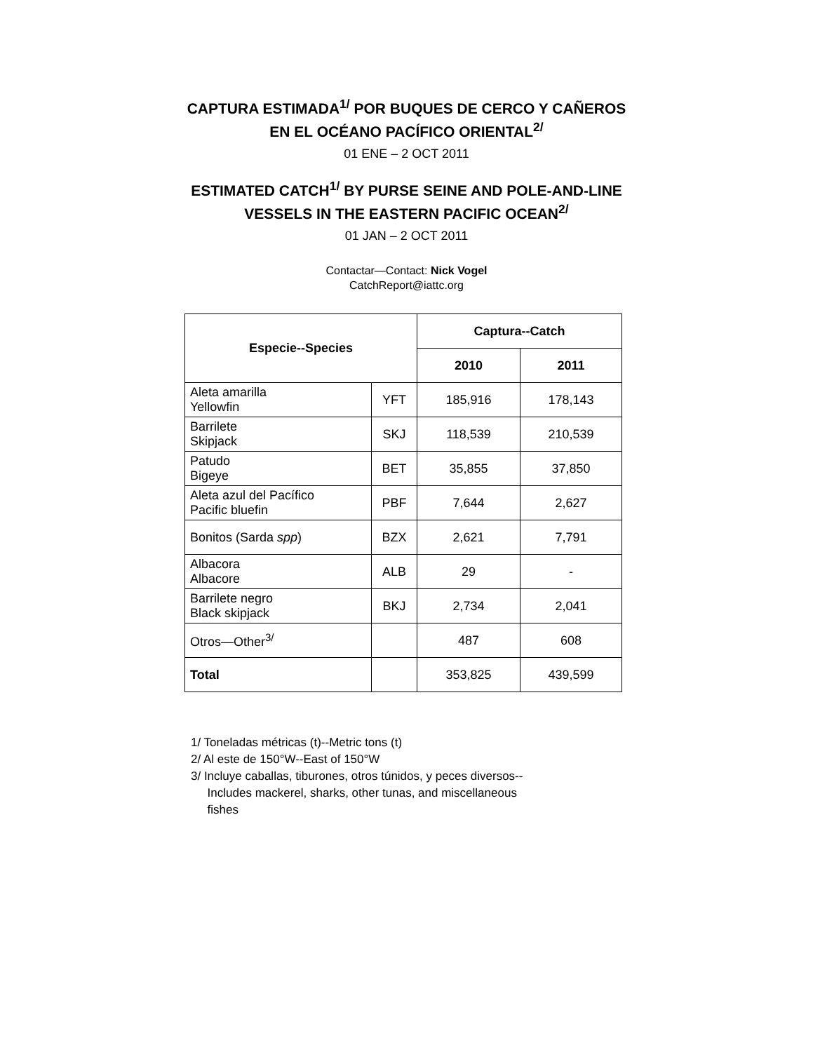CAPTURA ESTIMADA<sup>1/</sup> POR BUQUES DE CERCO Y CAÑEROS
EN EL OCÉANO PACÍFICO ORIENTAL<sup>2/</sup>
01 ENE – 2 OCT 2011
ESTIMATED CATCH<sup>1/</sup> BY PURSE SEINE AND POLE-AND-LINE
VESSELS IN THE EASTERN PACIFIC OCEAN<sup>2/</sup>
01 JAN – 2 OCT 2011
Contactar—Contact: Nick Vogel
CatchReport@iattc.org
| Especie--Species | | Captura--Catch | |
| --- | --- | --- | --- |
| | | 2010 | 2011 |
| Aleta amarilla Yellowfin | YFT | 185,916 | 178,143 |
| Barrilete Skipjack | SKJ | 118,539 | 210,539 |
| Patudo Bigeye | BET | 35,855 | 37,850 |
| Aleta azul del Pacífico Pacific bluefin | PBF | 7,644 | 2,627 |
| Bonitos (Sarda spp ) | BZX | 2,621 | 7,791 |
| Albacora Albacore | ALB | 29 | - |
| Barrilete negro Black skipjack | BKJ | 2,734 | 2,041 |
| Otros—Other<sup>3/</sup> | | 487 | 608 |
| Total | | 353,825 | 439,599 |
1/ Toneladas métricas (t)--Metric tons (t)
2/ Al este de 150°W--East of 150°W
3/ Incluye caballas, tiburones, otros túnidos, y peces diversos--
Includes mackerel, sharks, other tunas, and miscellaneous
fishes